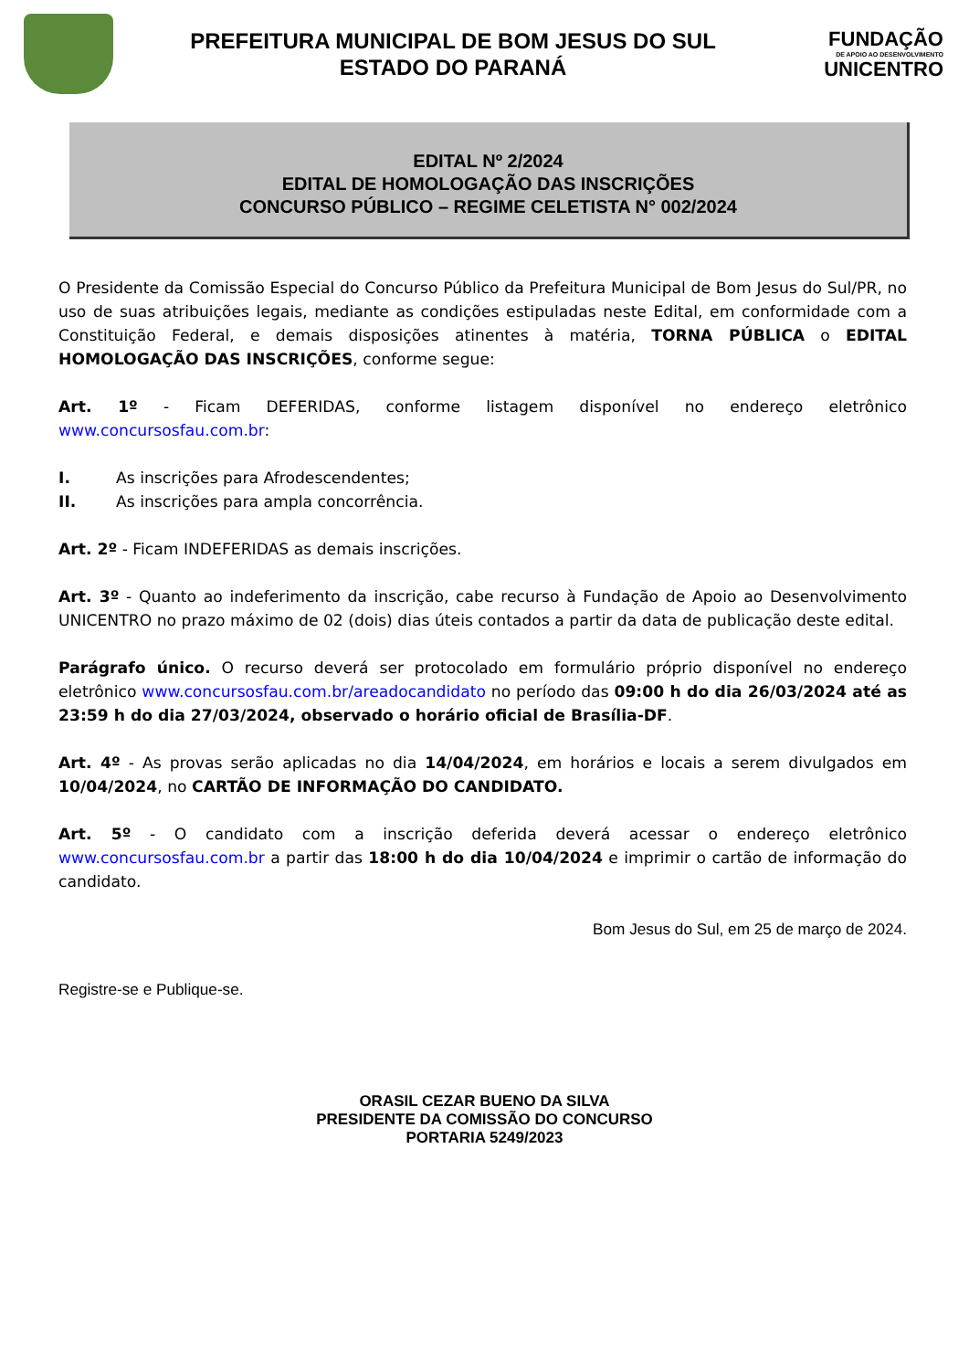PREFEITURA MUNICIPAL DE BOM JESUS DO SUL
ESTADO DO PARANÁ
FUNDAÇÃO
DE APOIO AO DESENVOLVIMENTO
UNICENTRO
EDITAL Nº 2/2024
EDITAL DE HOMOLOGAÇÃO DAS INSCRIÇÕES
CONCURSO PÚBLICO – REGIME CELETISTA N° 002/2024
O Presidente da Comissão Especial do Concurso Público da Prefeitura Municipal de Bom Jesus do Sul/PR, no uso de suas atribuições legais, mediante as condições estipuladas neste Edital, em conformidade com a Constituição Federal, e demais disposições atinentes à matéria, TORNA PÚBLICA o EDITAL HOMOLOGAÇÃO DAS INSCRIÇÕES, conforme segue:
Art. 1º - Ficam DEFERIDAS, conforme listagem disponível no endereço eletrônico www.concursosfau.com.br:
I. As inscrições para Afrodescendentes;
II. As inscrições para ampla concorrência.
Art. 2º - Ficam INDEFERIDAS as demais inscrições.
Art. 3º - Quanto ao indeferimento da inscrição, cabe recurso à Fundação de Apoio ao Desenvolvimento UNICENTRO no prazo máximo de 02 (dois) dias úteis contados a partir da data de publicação deste edital.
Parágrafo único. O recurso deverá ser protocolado em formulário próprio disponível no endereço eletrônico www.concursosfau.com.br/areadocandidato no período das 09:00 h do dia 26/03/2024 até as 23:59 h do dia 27/03/2024, observado o horário oficial de Brasília-DF.
Art. 4º - As provas serão aplicadas no dia 14/04/2024, em horários e locais a serem divulgados em 10/04/2024, no CARTÃO DE INFORMAÇÃO DO CANDIDATO.
Art. 5º - O candidato com a inscrição deferida deverá acessar o endereço eletrônico www.concursosfau.com.br a partir das 18:00 h do dia 10/04/2024 e imprimir o cartão de informação do candidato.
Bom Jesus do Sul, em 25 de março de 2024.
Registre-se e Publique-se.
ORASIL CEZAR BUENO DA SILVA
PRESIDENTE DA COMISSÃO DO CONCURSO
PORTARIA 5249/2023